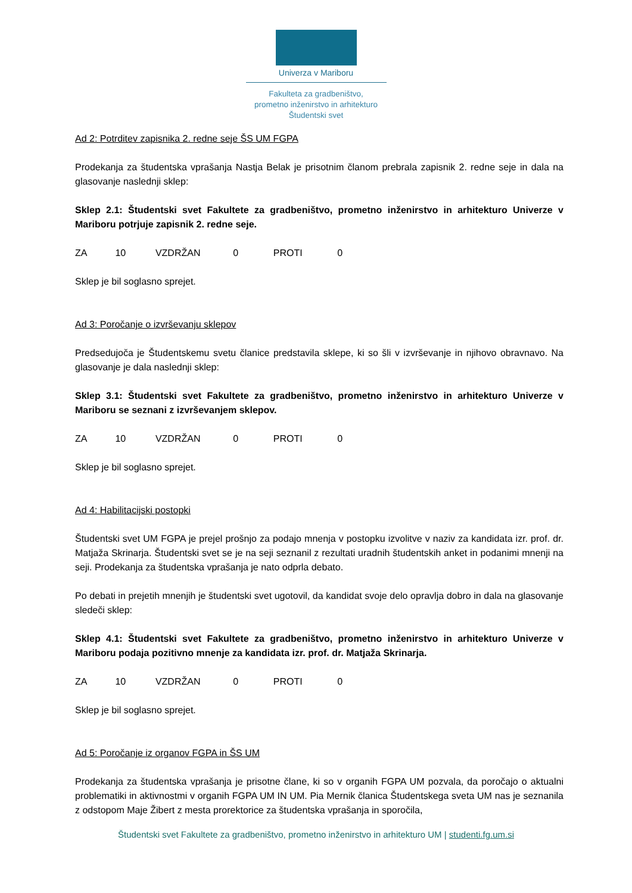Univerza v Mariboru
Fakulteta za gradbeništvo,
prometno inženirstvo in arhitekturo
Študentski svet
Ad 2: Potrditev zapisnika 2. redne seje ŠS UM FGPA
Prodekanja za študentska vprašanja Nastja Belak je prisotnim članom prebrala zapisnik 2. redne seje in dala na glasovanje naslednji sklep:
Sklep 2.1: Študentski svet Fakultete za gradbeništvo, prometno inženirstvo in arhitekturo Univerze v Mariboru potrjuje zapisnik 2. redne seje.
ZA 10 VZDRŽAN 0 PROTI 0
Sklep je bil soglasno sprejet.
Ad 3: Poročanje o izvrševanju sklepov
Predsedujoča je Študentskemu svetu članice predstavila sklepe, ki so šli v izvrševanje in njihovo obravnavo. Na glasovanje je dala naslednji sklep:
Sklep 3.1: Študentski svet Fakultete za gradbeništvo, prometno inženirstvo in arhitekturo Univerze v Mariboru se seznani z izvrševanjem sklepov.
ZA 10 VZDRŽAN 0 PROTI 0
Sklep je bil soglasno sprejet.
Ad 4: Habilitacijski postopki
Študentski svet UM FGPA je prejel prošnjo za podajo mnenja v postopku izvolitve v naziv za kandidata izr. prof. dr. Matjaža Skrinarja. Študentski svet se je na seji seznanil z rezultati uradnih študentskih anket in podanimi mnenji na seji. Prodekanja za študentska vprašanja je nato odprla debato.
Po debati in prejetih mnenjih je študentski svet ugotovil, da kandidat svoje delo opravlja dobro in dala na glasovanje sledeči sklep:
Sklep 4.1: Študentski svet Fakultete za gradbeništvo, prometno inženirstvo in arhitekturo Univerze v Mariboru podaja pozitivno mnenje za kandidata izr. prof. dr. Matjaža Skrinarja.
ZA 10 VZDRŽAN 0 PROTI 0
Sklep je bil soglasno sprejet.
Ad 5: Poročanje iz organov FGPA in ŠS UM
Prodekanja za študentska vprašanja je prisotne člane, ki so v organih FGPA UM pozvala, da poročajo o aktualni problematiki in aktivnostmi v organih FGPA UM IN UM. Pia Mernik članica Študentskega sveta UM nas je seznanila z odstopom Maje Žibert z mesta prorektorice za študentska vprašanja in sporočila,
Študentski svet Fakultete za gradbeništvo, prometno inženirstvo in arhitekturo UM | studenti.fg.um.si